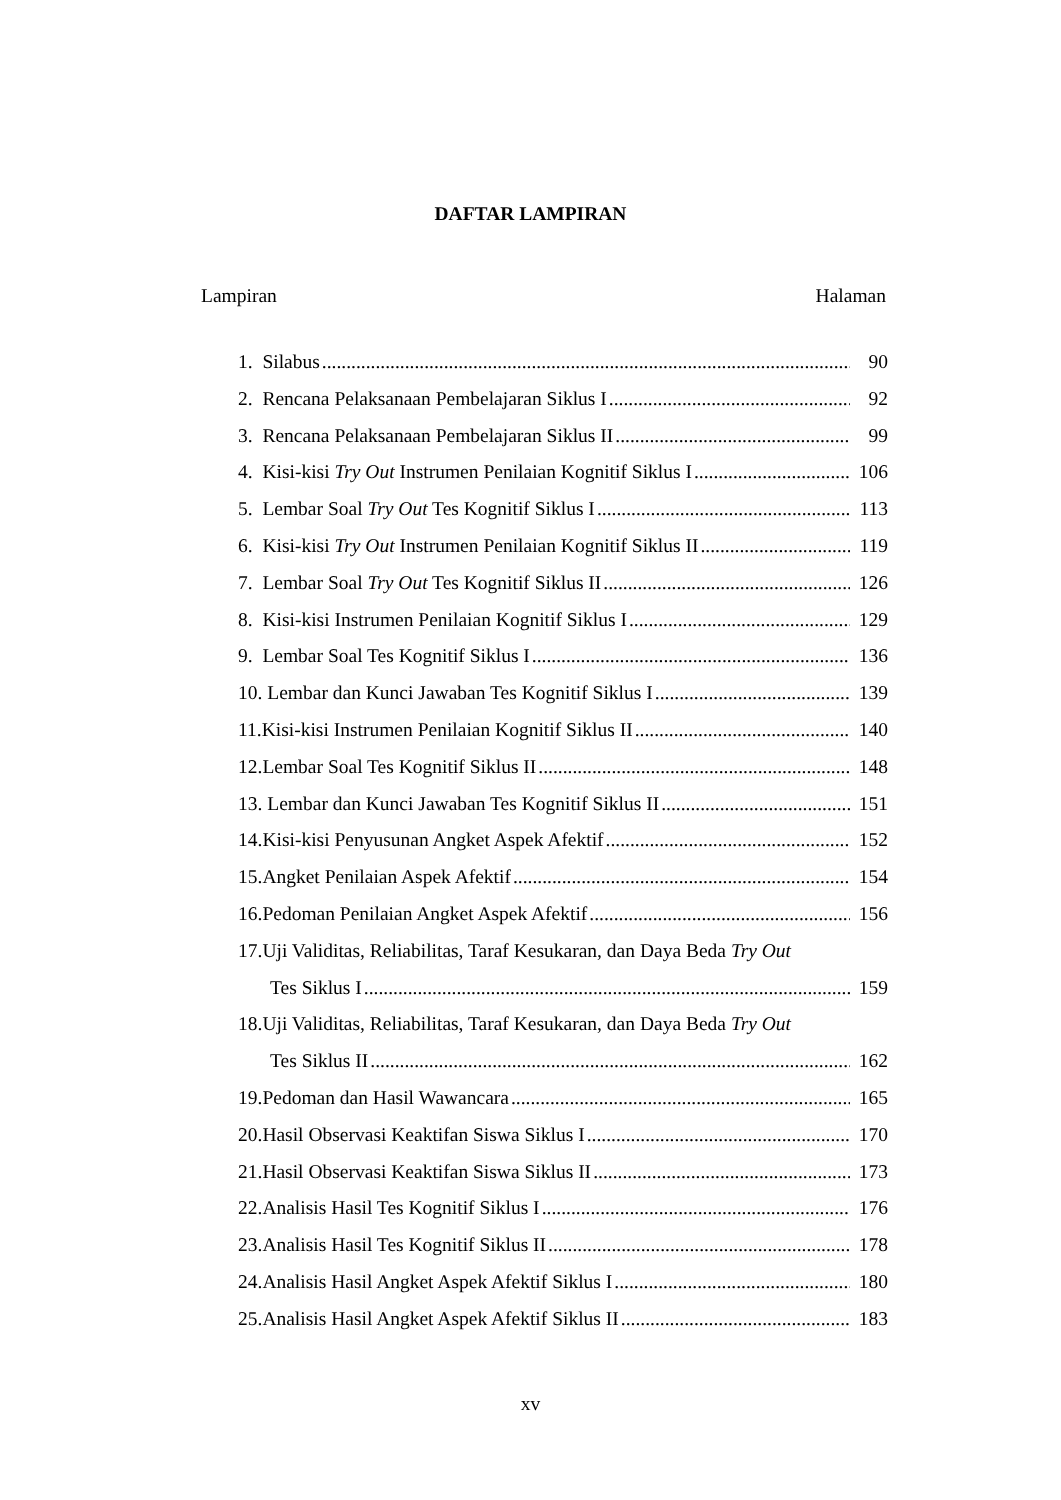DAFTAR LAMPIRAN
Lampiran Halaman
1. Silabus 90
2. Rencana Pelaksanaan Pembelajaran Siklus I 92
3. Rencana Pelaksanaan Pembelajaran Siklus II 99
4. Kisi-kisi Try Out Instrumen Penilaian Kognitif Siklus I 106
5. Lembar Soal Try Out Tes Kognitif Siklus I 113
6. Kisi-kisi Try Out Instrumen Penilaian Kognitif Siklus II 119
7. Lembar Soal Try Out Tes Kognitif Siklus II 126
8. Kisi-kisi Instrumen Penilaian Kognitif Siklus I 129
9. Lembar Soal Tes Kognitif Siklus I 136
10. Lembar dan Kunci Jawaban Tes Kognitif Siklus I 139
11.Kisi-kisi Instrumen Penilaian Kognitif Siklus II 140
12.Lembar Soal Tes Kognitif Siklus II 148
13. Lembar dan Kunci Jawaban Tes Kognitif Siklus II 151
14.Kisi-kisi Penyusunan Angket Aspek Afektif 152
15.Angket Penilaian Aspek Afektif 154
16.Pedoman Penilaian Angket Aspek Afektif 156
17.Uji Validitas, Reliabilitas, Taraf Kesukaran, dan Daya Beda Try Out
Tes Siklus I 159
18.Uji Validitas, Reliabilitas, Taraf Kesukaran, dan Daya Beda Try Out
Tes Siklus II 162
19.Pedoman dan Hasil Wawancara 165
20.Hasil Observasi Keaktifan Siswa Siklus I 170
21.Hasil Observasi Keaktifan Siswa Siklus II 173
22.Analisis Hasil Tes Kognitif Siklus I 176
23.Analisis Hasil Tes Kognitif Siklus II 178
24.Analisis Hasil Angket Aspek Afektif Siklus I 180
25.Analisis Hasil Angket Aspek Afektif Siklus II 183
xv